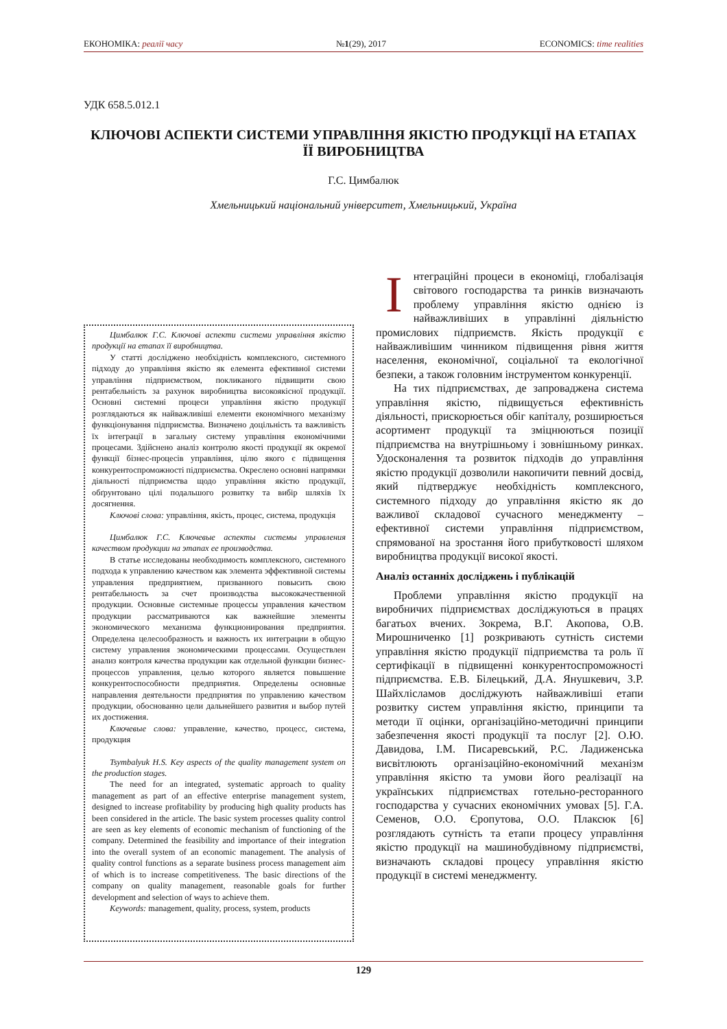ЕКОНОМІКА: реалії часу №1(29), 2017 ECONOMICS: time realities
УДК 658.5.012.1
КЛЮЧОВІ АСПЕКТИ СИСТЕМИ УПРАВЛІННЯ ЯКІСТЮ ПРОДУКЦІЇ НА ЕТАПАХ ЇЇ ВИРОБНИЦТВА
Г.С. Цимбалюк
Хмельницький національний університет, Хмельницький, Україна
Цимбалюк Г.С. Ключові аспекти системи управління якістю продукції на етапах її виробництва.
У статті досліджено необхідність комплексного, системного підходу до управління якістю як елемента ефективної системи управління підприємством, покликаного підвищити свою рентабельність за рахунок виробництва високоякісної продукції. Основні системні процеси управління якістю продукції розглядаються як найважливіші елементи економічного механізму функціонування підприємства. Визначено доцільність та важливість їх інтеграції в загальну систему управління економічними процесами. Здійснено аналіз контролю якості продукції як окремої функції бізнес-процесів управління, цілю якого є підвищення конкурентоспроможності підприємства. Окреслено основні напрямки діяльності підприємства щодо управління якістю продукції, обґрунтовано цілі подальшого розвитку та вибір шляхів їх досягнення.
Ключові слова: управління, якість, процес, система, продукція
Цимбалюк Г.С. Ключевые аспекты системы управления качеством продукции на этапах ее производства.
В статье исследованы необходимость комплексного, системного подхода к управлению качеством как элемента эффективной системы управления предприятием, призванного повысить свою рентабельность за счет производства высококачественной продукции. Основные системные процессы управления качеством продукции рассматриваются как важнейшие элементы экономического механизма функционирования предприятия. Определена целесообразность и важность их интеграции в общую систему управления экономическими процессами. Осуществлен анализ контроля качества продукции как отдельной функции бизнес-процессов управления, целью которого является повышение конкурентоспособности предприятия. Определены основные направления деятельности предприятия по управлению качеством продукции, обоснованно цели дальнейшего развития и выбор путей их достижения.
Ключевые слова: управление, качество, процесс, система, продукция
Tsymbalyuk H.S. Key aspects of the quality management system on the production stages.
The need for an integrated, systematic approach to quality management as part of an effective enterprise management system, designed to increase profitability by producing high quality products has been considered in the article. The basic system processes quality control are seen as key elements of economic mechanism of functioning of the company. Determined the feasibility and importance of their integration into the overall system of an economic management. The analysis of quality control functions as a separate business process management aim of which is to increase competitiveness. The basic directions of the company on quality management, reasonable goals for further development and selection of ways to achieve them.
Keywords: management, quality, process, system, products
Інтеграційні процеси в економіці, глобалізація світового господарства та ринків визначають проблему управління якістю однією із найважливіших в управлінні діяльністю промислових підприємств. Якість продукції є найважливішим чинником підвищення рівня життя населення, економічної, соціальної та екологічної безпеки, а також головним інструментом конкуренції.
На тих підприємствах, де запроваджена система управління якістю, підвищується ефективність діяльності, прискорюється обіг капіталу, розширюється асортимент продукції та зміцнюються позиції підприємства на внутрішньому і зовнішньому ринках. Удосконалення та розвиток підходів до управління якістю продукції дозволили накопичити певний досвід, який підтверджує необхідність комплексного, системного підходу до управління якістю як до важливої складової сучасного менеджменту – ефективної системи управління підприємством, спрямованої на зростання його прибутковості шляхом виробництва продукції високої якості.
Аналіз останніх досліджень і публікацій
Проблеми управління якістю продукції на виробничих підприємствах досліджуються в працях багатьох вчених. Зокрема, В.Г. Акопова, О.В. Мирошниченко [1] розкривають сутність системи управління якістю продукції підприємства та роль її сертифікації в підвищенні конкурентоспроможності підприємства. Е.В. Білецький, Д.А. Янушкевич, З.Р. Шайхлісламов досліджують найважливіші етапи розвитку систем управління якістю, принципи та методи її оцінки, організаційно-методичні принципи забезпечення якості продукції та послуг [2]. О.Ю. Давидова, І.М. Писаревський, Р.С. Ладиженська висвітлюють організаційно-економічний механізм управління якістю та умови його реалізації на українських підприємствах готельно-ресторанного господарства у сучасних економічних умовах [5]. Г.А. Семенов, О.О. Єропутова, О.О. Плаксюк [6] розглядають сутність та етапи процесу управління якістю продукції на машинобудівному підприємстві, визначають складові процесу управління якістю продукції в системі менеджменту.
129